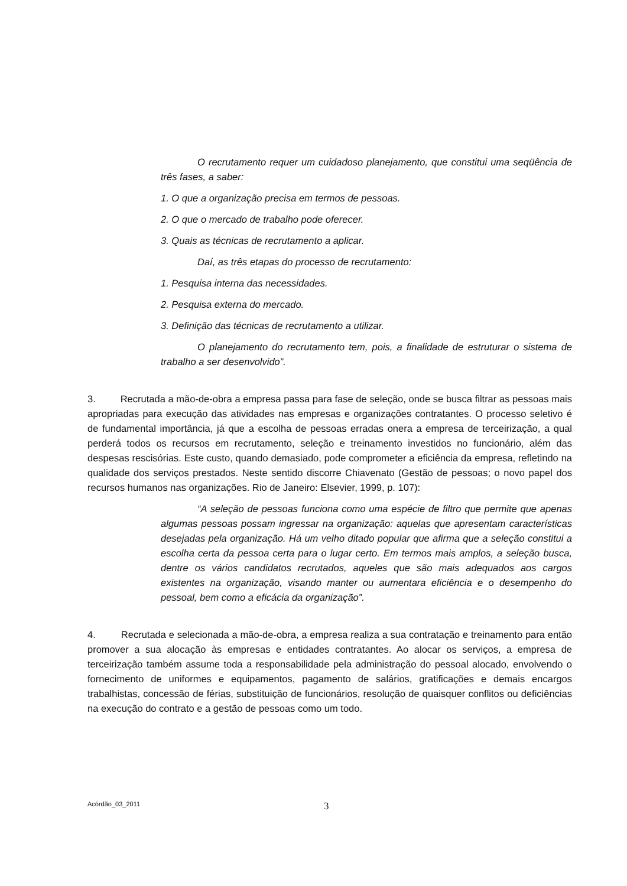O recrutamento requer um cuidadoso planejamento, que constitui uma seqüência de três fases, a saber:
1. O que a organização precisa em termos de pessoas.
2. O que o mercado de trabalho pode oferecer.
3. Quais as técnicas de recrutamento a aplicar.
Daí, as três etapas do processo de recrutamento:
1. Pesquisa interna das necessidades.
2. Pesquisa externa do mercado.
3. Definição das técnicas de recrutamento a utilizar.
O planejamento do recrutamento tem, pois, a finalidade de estruturar o sistema de trabalho a ser desenvolvido”.
3. Recrutada a mão-de-obra a empresa passa para fase de seleção, onde se busca filtrar as pessoas mais apropriadas para execução das atividades nas empresas e organizações contratantes. O processo seletivo é de fundamental importância, já que a escolha de pessoas erradas onera a empresa de terceirização, a qual perderá todos os recursos em recrutamento, seleção e treinamento investidos no funcionário, além das despesas rescisórias. Este custo, quando demasiado, pode comprometer a eficiência da empresa, refletindo na qualidade dos serviços prestados. Neste sentido discorre Chiavenato (Gestão de pessoas; o novo papel dos recursos humanos nas organizações. Rio de Janeiro: Elsevier, 1999, p. 107):
“A seleção de pessoas funciona como uma espécie de filtro que permite que apenas algumas pessoas possam ingressar na organização: aquelas que apresentam características desejadas pela organização. Há um velho ditado popular que afirma que a seleção constitui a escolha certa da pessoa certa para o lugar certo. Em termos mais amplos, a seleção busca, dentre os vários candidatos recrutados, aqueles que são mais adequados aos cargos existentes na organização, visando manter ou aumentara eficiência e o desempenho do pessoal, bem como a eficácia da organização”.
4. Recrutada e selecionada a mão-de-obra, a empresa realiza a sua contratação e treinamento para então promover a sua alocação às empresas e entidades contratantes. Ao alocar os serviços, a empresa de terceirização também assume toda a responsabilidade pela administração do pessoal alocado, envolvendo o fornecimento de uniformes e equipamentos, pagamento de salários, gratificações e demais encargos trabalhistas, concessão de férias, substituição de funcionários, resolução de quaisquer conflitos ou deficiências na execução do contrato e a gestão de pessoas como um todo.
Acórdão_03_2011 3